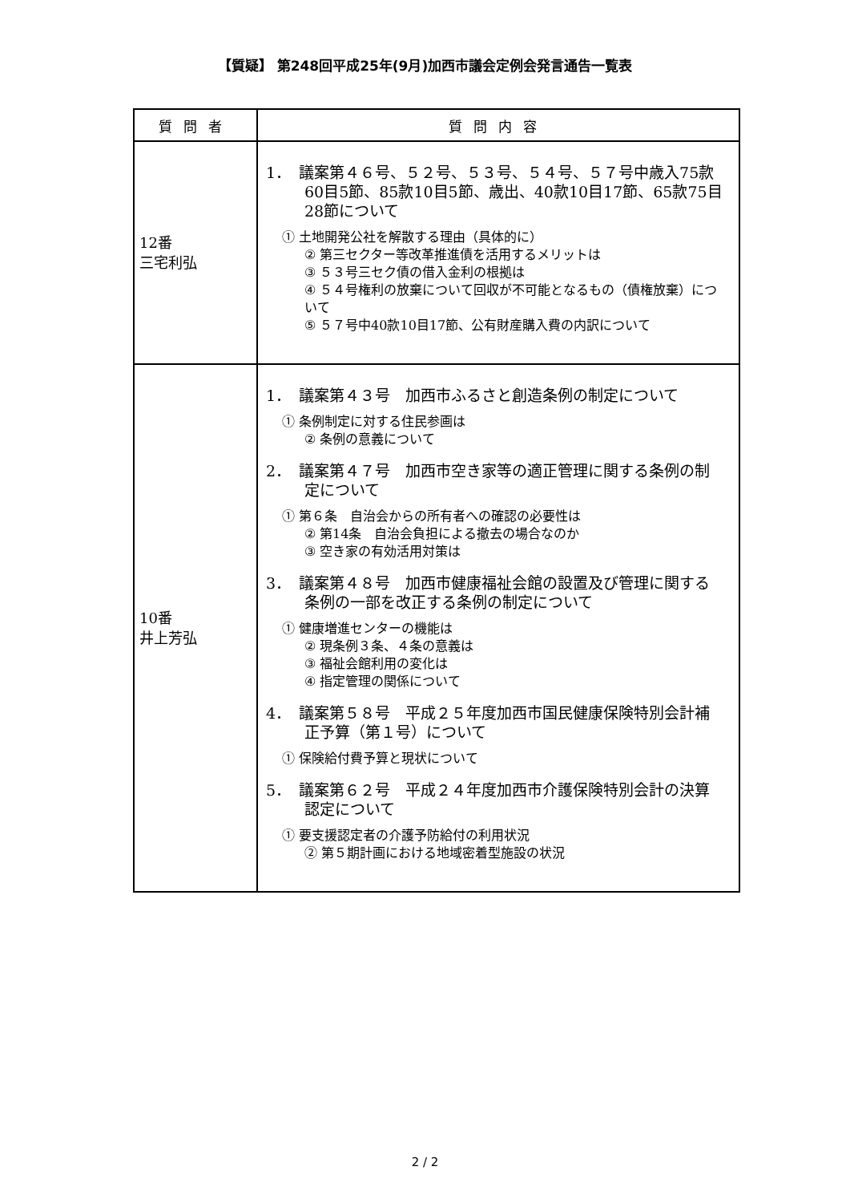【質疑】 第248回平成25年(9月)加西市議会定例会発言通告一覧表
| 質問者 | 質問内容 |
| --- | --- |
| 12番 三宅利弘 | 1． 議案第４６号、５２号、５３号、５４号、５７号中歳入75款60目5節、85款10目5節、歳出、40款10目17節、65款75目28節について ① 土地開発公社を解散する理由（具体的に） ② 第三セクター等改革推進債を活用するメリットは ③ ５３号三セク債の借入金利の根拠は ④ ５４号権利の放棄について回収が不可能となるもの（債権放棄）について ⑤ ５７号中40款10目17節、公有財産購入費の内訳について |
| 10番 井上芳弘 | 1． 議案第４３号 加西市ふるさと創造条例の制定について ① 条例制定に対する住民参画は ② 条例の意義について 2． 議案第４７号 加西市空き家等の適正管理に関する条例の制定について ① 第６条 自治会からの所有者への確認の必要性は ② 第14条 自治会負担による撤去の場合なのか ③ 空き家の有効活用対策は 3． 議案第４８号 加西市健康福祉会館の設置及び管理に関する条例の一部を改正する条例の制定について ① 健康増進センターの機能は ② 現条例３条、４条の意義は ③ 福祉会館利用の変化は ④ 指定管理の関係について 4． 議案第５８号 平成２５年度加西市国民健康保険特別会計補正予算（第１号）について ① 保険給付費予算と現状について 5． 議案第６２号 平成２４年度加西市介護保険特別会計の決算認定について ① 要支援認定者の介護予防給付の利用状況 ② 第５期計画における地域密着型施設の状況 |
2 / 2